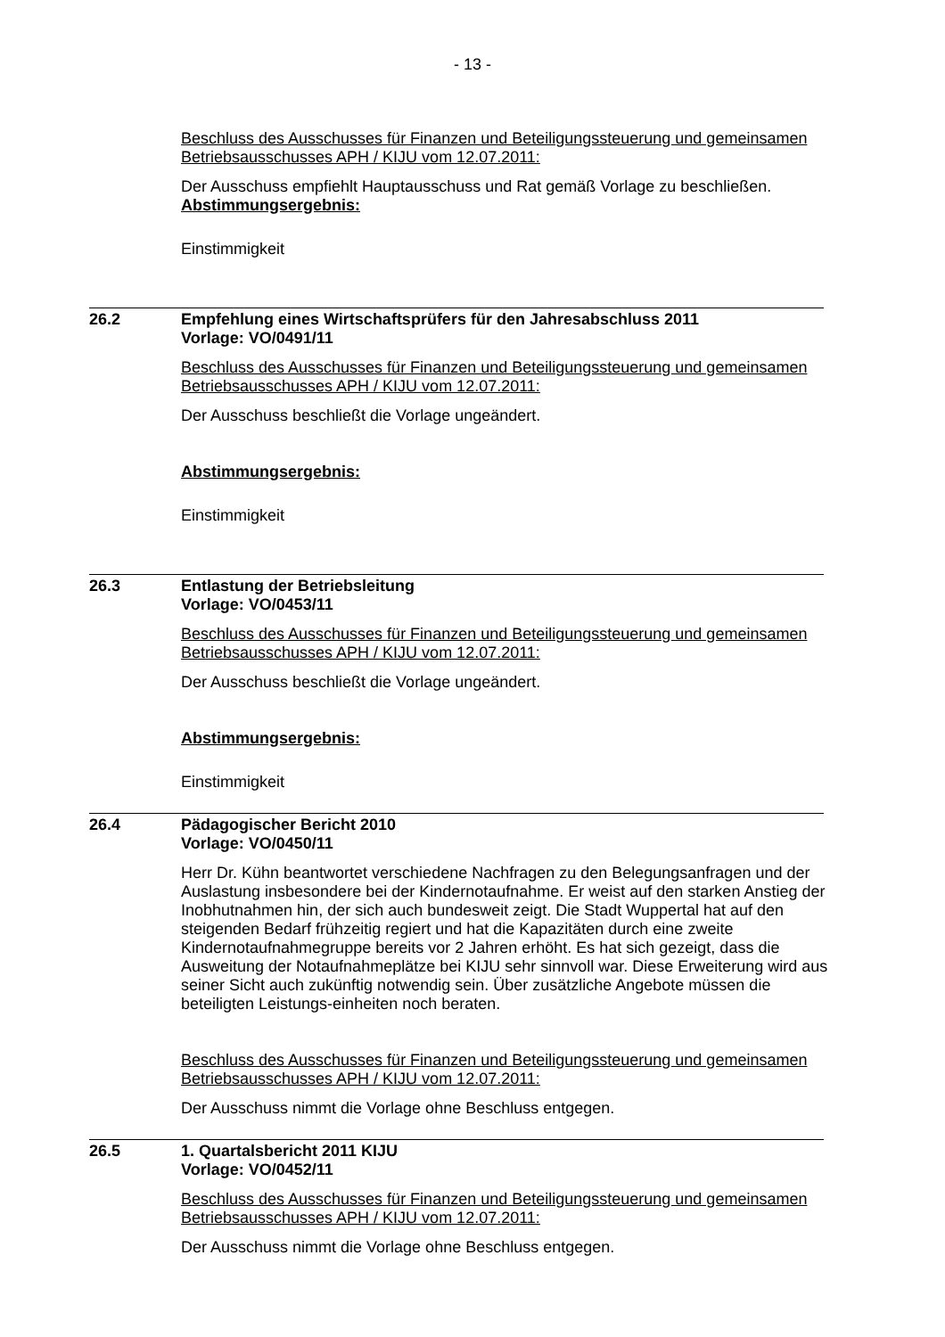- 13 -
Beschluss des Ausschusses für Finanzen und Beteiligungssteuerung und gemeinsamen Betriebsausschusses APH / KIJU vom 12.07.2011:
Der Ausschuss empfiehlt Hauptausschuss und Rat gemäß Vorlage zu beschließen.
Abstimmungsergebnis:
Einstimmigkeit
26.2 Empfehlung eines Wirtschaftsprüfers für den Jahresabschluss 2011
Vorlage: VO/0491/11
Beschluss des Ausschusses für Finanzen und Beteiligungssteuerung und gemeinsamen Betriebsausschusses APH / KIJU vom 12.07.2011:
Der Ausschuss beschließt die Vorlage ungeändert.
Abstimmungsergebnis:
Einstimmigkeit
26.3 Entlastung der Betriebsleitung
Vorlage: VO/0453/11
Beschluss des Ausschusses für Finanzen und Beteiligungssteuerung und gemeinsamen Betriebsausschusses APH / KIJU vom 12.07.2011:
Der Ausschuss beschließt die Vorlage ungeändert.
Abstimmungsergebnis:
Einstimmigkeit
26.4 Pädagogischer Bericht 2010
Vorlage: VO/0450/11
Herr Dr. Kühn beantwortet verschiedene Nachfragen zu den Belegungsanfragen und der Auslastung insbesondere bei der Kindernotaufnahme. Er weist auf den starken Anstieg der Inobhutnahmen hin, der sich auch bundesweit zeigt. Die Stadt Wuppertal hat auf den steigenden Bedarf frühzeitig regiert und hat die Kapazitäten durch eine zweite Kindernotaufnahmegruppe bereits vor 2 Jahren erhöht. Es hat sich gezeigt, dass die Ausweitung der Notaufnahmeplätze bei KIJU sehr sinnvoll war. Diese Erweiterung wird aus seiner Sicht auch zukünftig notwendig sein. Über zusätzliche Angebote müssen die beteiligten Leistungs-einheiten noch beraten.
Beschluss des Ausschusses für Finanzen und Beteiligungssteuerung und gemeinsamen Betriebsausschusses APH / KIJU vom 12.07.2011:
Der Ausschuss nimmt die Vorlage ohne Beschluss entgegen.
26.5 1. Quartalsbericht 2011 KIJU
Vorlage: VO/0452/11
Beschluss des Ausschusses für Finanzen und Beteiligungssteuerung und gemeinsamen Betriebsausschusses APH / KIJU vom 12.07.2011:
Der Ausschuss nimmt die Vorlage ohne Beschluss entgegen.